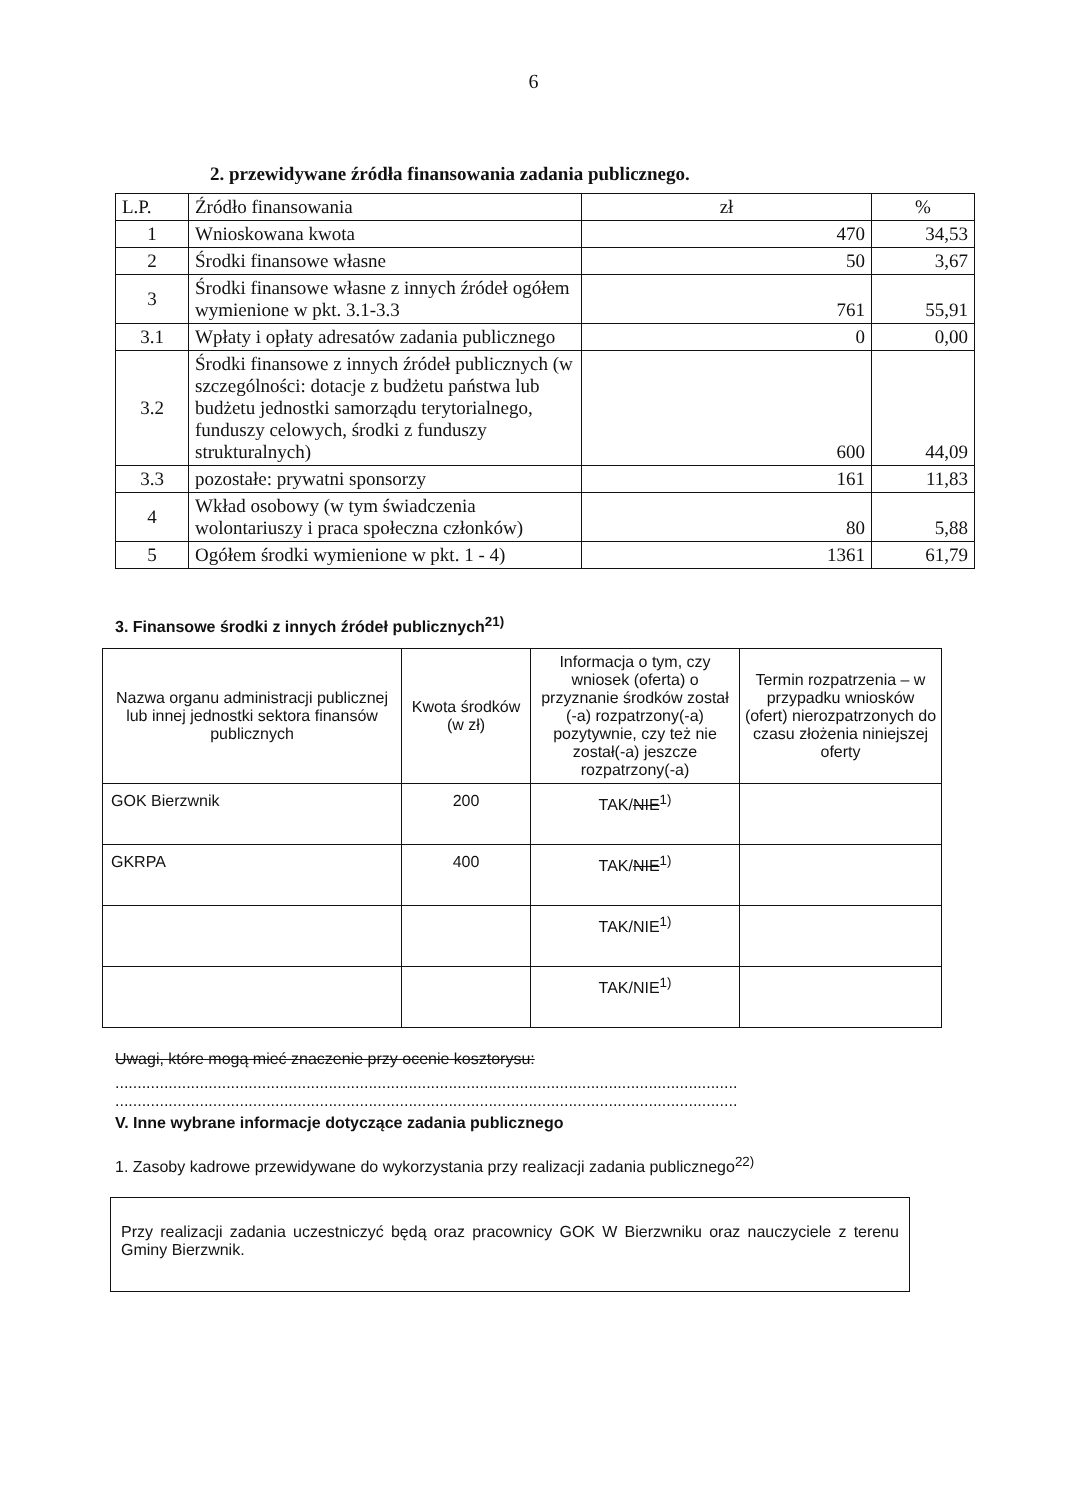6
2. przewidywane źródła finansowania zadania publicznego.
| L.P. | Źródło finansowania | zł | % |
| 1 | Wnioskowana kwota | 470 | 34,53 |
| 2 | Środki finansowe własne | 50 | 3,67 |
| 3 | Środki finansowe własne z innych źródeł ogółem wymienione w pkt. 3.1-3.3 | 761 | 55,91 |
| 3.1 | Wpłaty i opłaty adresatów zadania publicznego | 0 | 0,00 |
| 3.2 | Środki finansowe z innych źródeł publicznych (w szczególności: dotacje z budżetu państwa lub budżetu jednostki samorządu terytorialnego, funduszy celowych, środki z funduszy strukturalnych) | 600 | 44,09 |
| 3.3 | pozostałe: prywatni sponsorzy | 161 | 11,83 |
| 4 | Wkład osobowy (w tym świadczenia wolontariuszy i praca społeczna członków) | 80 | 5,88 |
| 5 | Ogółem środki wymienione w pkt. 1 - 4) | 1361 | 61,79 |
3. Finansowe środki z innych źródeł publicznych<sup>21)</sup>
| Nazwa organu administracji publicznej lub innej jednostki sektora finansów publicznych | Kwota środków (w zł) | Informacja o tym, czy wniosek (oferta) o przyznanie środków został (-a) rozpatrzony(-a) pozytywnie, czy też nie został(-a) jeszcze rozpatrzony(-a) | Termin rozpatrzenia – w przypadku wniosków (ofert) nierozpatrzonych do czasu złożenia niniejszej oferty |
| --- | --- | --- | --- |
| GOK Bierzwnik | 200 | TAK/ NIE<sup>1)</sup> | |
| GKRPA | 400 | TAK/ NIE<sup>1)</sup> | |
| | | TAK/NIE<sup>1)</sup> | |
| | | TAK/NIE<sup>1)</sup> | |
Uwagi, które mogą mieć znaczenie przy ocenie kosztorysu:
............................................................................................................................................
............................................................................................................................................
V. Inne wybrane informacje dotyczące zadania publicznego
1. Zasoby kadrowe przewidywane do wykorzystania przy realizacji zadania publicznego<sup>22)</sup>
Przy realizacji zadania uczestniczyć będą oraz pracownicy GOK W Bierzwniku oraz nauczyciele z terenu Gminy Bierzwnik.